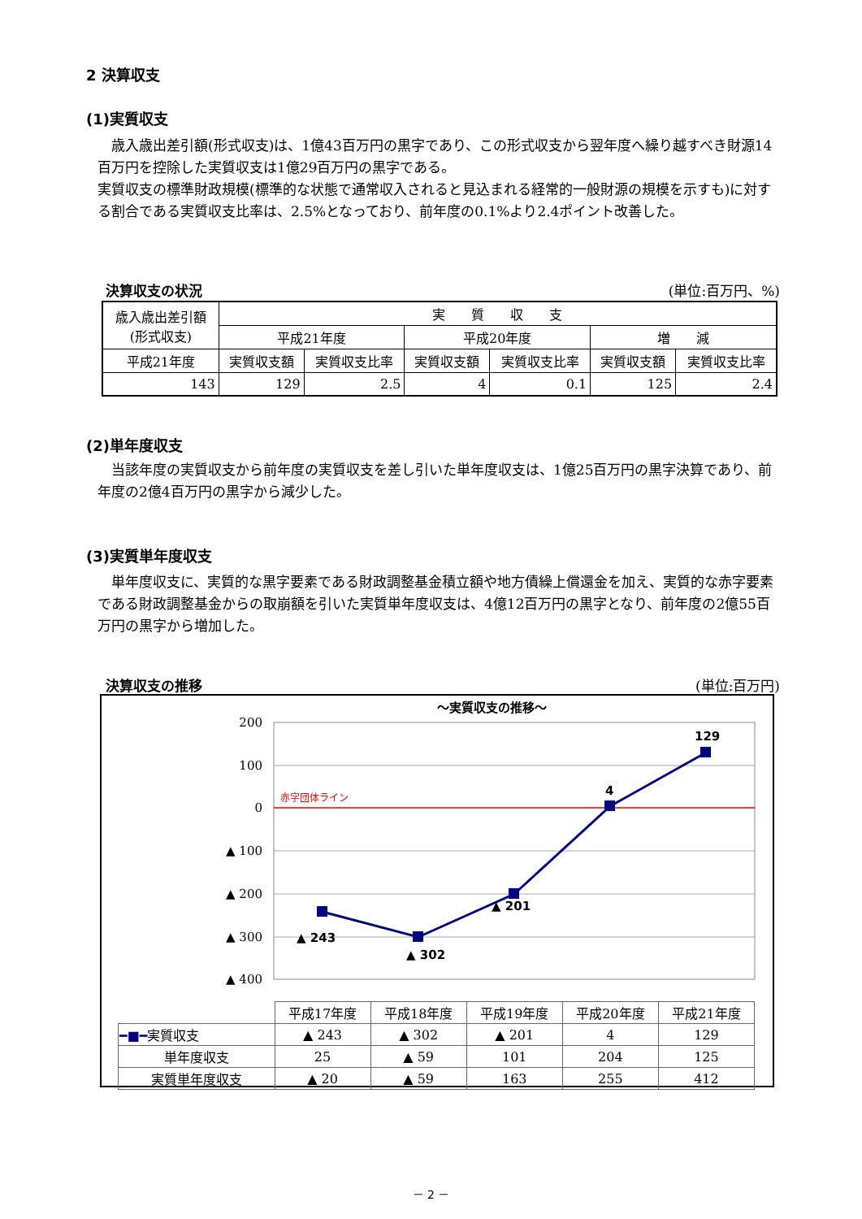2 決算収支
(1)実質収支
歳入歳出差引額(形式収支)は、1億43百万円の黒字であり、この形式収支から翌年度へ繰り越すべき財源14百万円を控除した実質収支は1億29百万円の黒字である。
実質収支の標準財政規模(標準的な状態で通常収入されると見込まれる経常的一般財源の規模を示すも)に対する割合である実質収支比率は、2.5%となっており、前年度の0.1%より2.4ポイント改善した。
決算収支の状況 (単位:百万円、%)
| 歳入歳出差引額 (形式収支) | 実 質 収 支 | | | | | |
| | 平成21年度 | | 平成20年度 | | 増 減 | |
| 平成21年度 | 実質収支額 | 実質収支比率 | 実質収支額 | 実質収支比率 | 実質収支額 | 実質収支比率 |
| 143 | 129 | 2.5 | 4 | 0.1 | 125 | 2.4 |
(2)単年度収支
当該年度の実質収支から前年度の実質収支を差し引いた単年度収支は、1億25百万円の黒字決算であり、前年度の2億4百万円の黒字から減少した。
(3)実質単年度収支
単年度収支に、実質的な黒字要素である財政調整基金積立額や地方債繰上償還金を加え、実質的な赤字要素である財政調整基金からの取崩額を引いた実質単年度収支は、4億12百万円の黒字となり、前年度の2億55百万円の黒字から増加した。
決算収支の推移 (単位:百万円)
～実質収支の推移～
赤字団体ライン
200
100
0
▲ 100
▲ 200
▲ 300
▲ 400
▲ 243
▲ 302
▲ 201
4
129
| | 平成17年度 | 平成18年度 | 平成19年度 | 平成20年度 | 平成21年度 |
| ━■━ 実質収支 | ▲ 243 | ▲ 302 | ▲ 201 | 4 | 129 |
| 単年度収支 | 25 | ▲ 59 | 101 | 204 | 125 |
| 実質単年度収支 | ▲ 20 | ▲ 59 | 163 | 255 | 412 |
－ 2 －